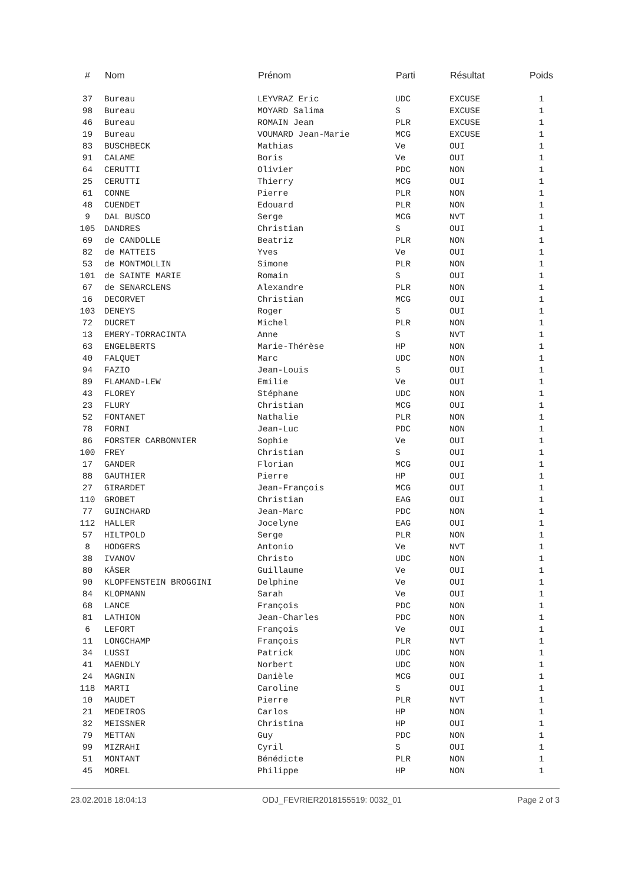| # | Nom | Prénom | Parti | Résultat | Poids |
| --- | --- | --- | --- | --- | --- |
| 37 | Bureau | LEYVRAZ Eric | UDC | EXCUSE | 1 |
| 98 | Bureau | MOYARD Salima | S | EXCUSE | 1 |
| 46 | Bureau | ROMAIN Jean | PLR | EXCUSE | 1 |
| 19 | Bureau | VOUMARD Jean-Marie | MCG | EXCUSE | 1 |
| 83 | BUSCHBECK | Mathias | Ve | OUI | 1 |
| 91 | CALAME | Boris | Ve | OUI | 1 |
| 64 | CERUTTI | Olivier | PDC | NON | 1 |
| 25 | CERUTTI | Thierry | MCG | OUI | 1 |
| 61 | CONNE | Pierre | PLR | NON | 1 |
| 48 | CUENDET | Edouard | PLR | NON | 1 |
| 9 | DAL BUSCO | Serge | MCG | NVT | 1 |
| 105 | DANDRES | Christian | S | OUI | 1 |
| 69 | de CANDOLLE | Beatriz | PLR | NON | 1 |
| 82 | de MATTEIS | Yves | Ve | OUI | 1 |
| 53 | de MONTMOLLIN | Simone | PLR | NON | 1 |
| 101 | de SAINTE MARIE | Romain | S | OUI | 1 |
| 67 | de SENARCLENS | Alexandre | PLR | NON | 1 |
| 16 | DECORVET | Christian | MCG | OUI | 1 |
| 103 | DENEYS | Roger | S | OUI | 1 |
| 72 | DUCRET | Michel | PLR | NON | 1 |
| 13 | EMERY-TORRACINTA | Anne | S | NVT | 1 |
| 63 | ENGELBERTS | Marie-Thérèse | HP | NON | 1 |
| 40 | FALQUET | Marc | UDC | NON | 1 |
| 94 | FAZIO | Jean-Louis | S | OUI | 1 |
| 89 | FLAMAND-LEW | Emilie | Ve | OUI | 1 |
| 43 | FLOREY | Stéphane | UDC | NON | 1 |
| 23 | FLURY | Christian | MCG | OUI | 1 |
| 52 | FONTANET | Nathalie | PLR | NON | 1 |
| 78 | FORNI | Jean-Luc | PDC | NON | 1 |
| 86 | FORSTER CARBONNIER | Sophie | Ve | OUI | 1 |
| 100 | FREY | Christian | S | OUI | 1 |
| 17 | GANDER | Florian | MCG | OUI | 1 |
| 88 | GAUTHIER | Pierre | HP | OUI | 1 |
| 27 | GIRARDET | Jean-François | MCG | OUI | 1 |
| 110 | GROBET | Christian | EAG | OUI | 1 |
| 77 | GUINCHARD | Jean-Marc | PDC | NON | 1 |
| 112 | HALLER | Jocelyne | EAG | OUI | 1 |
| 57 | HILTPOLD | Serge | PLR | NON | 1 |
| 8 | HODGERS | Antonio | Ve | NVT | 1 |
| 38 | IVANOV | Christo | UDC | NON | 1 |
| 80 | KÄSER | Guillaume | Ve | OUI | 1 |
| 90 | KLOPFENSTEIN BROGGINI | Delphine | Ve | OUI | 1 |
| 84 | KLOPMANN | Sarah | Ve | OUI | 1 |
| 68 | LANCE | François | PDC | NON | 1 |
| 81 | LATHION | Jean-Charles | PDC | NON | 1 |
| 6 | LEFORT | François | Ve | OUI | 1 |
| 11 | LONGCHAMP | François | PLR | NVT | 1 |
| 34 | LUSSI | Patrick | UDC | NON | 1 |
| 41 | MAENDLY | Norbert | UDC | NON | 1 |
| 24 | MAGNIN | Danièle | MCG | OUI | 1 |
| 118 | MARTI | Caroline | S | OUI | 1 |
| 10 | MAUDET | Pierre | PLR | NVT | 1 |
| 21 | MEDEIROS | Carlos | HP | NON | 1 |
| 32 | MEISSNER | Christina | HP | OUI | 1 |
| 79 | METTAN | Guy | PDC | NON | 1 |
| 99 | MIZRAHI | Cyril | S | OUI | 1 |
| 51 | MONTANT | Bénédicte | PLR | NON | 1 |
| 45 | MOREL | Philippe | HP | NON | 1 |
23.02.2018 18:04:13 ODJ_FEVRIER2018155519: 0032_01 Page 2 of 3